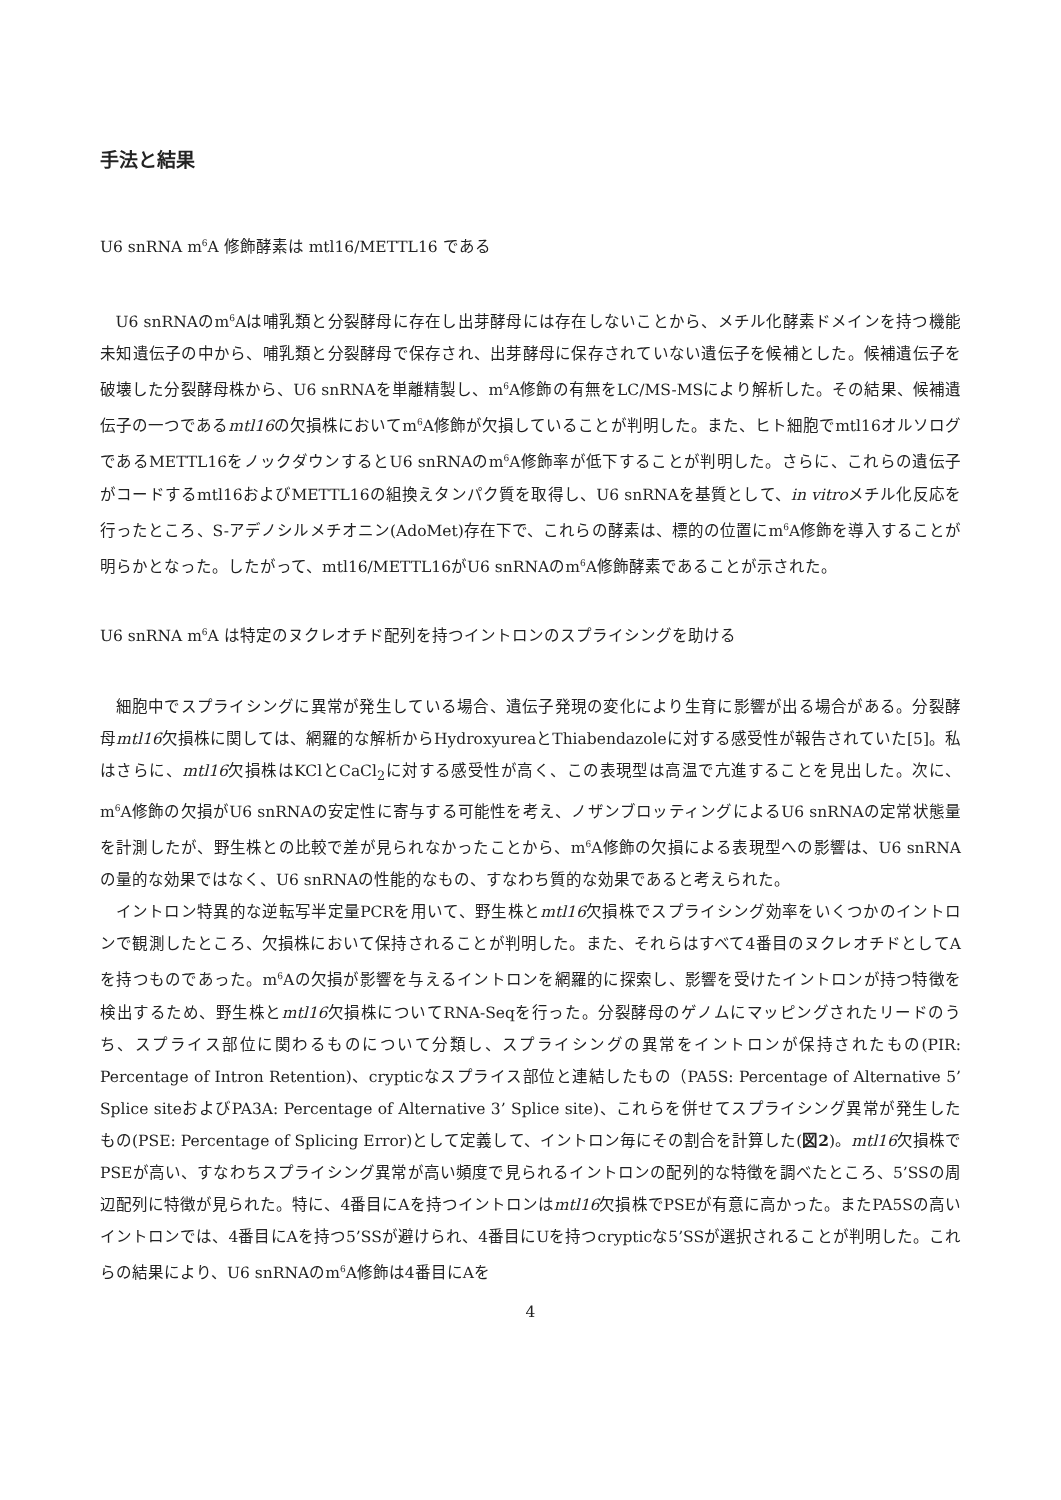手法と結果
U6 snRNA m<sup>6</sup>A 修飾酵素は mtl16/METTL16 である
U6 snRNAのm<sup>6</sup>Aは哺乳類と分裂酵母に存在し出芽酵母には存在しないことから、メチル化酵素ドメインを持つ機能未知遺伝子の中から、哺乳類と分裂酵母で保存され、出芽酵母に保存されていない遺伝子を候補とした。候補遺伝子を破壊した分裂酵母株から、U6 snRNAを単離精製し、m<sup>6</sup>A修飾の有無をLC/MS-MSにより解析した。その結果、候補遺伝子の一つであるmtl16の欠損株においてm<sup>6</sup>A修飾が欠損していることが判明した。また、ヒト細胞でmtl16オルソログであるMETTL16をノックダウンするとU6 snRNAのm<sup>6</sup>A修飾率が低下することが判明した。さらに、これらの遺伝子がコードするmtl16およびMETTL16の組換えタンパク質を取得し、U6 snRNAを基質として、in vitroメチル化反応を行ったところ、S-アデノシルメチオニン(AdoMet)存在下で、これらの酵素は、標的の位置にm<sup>6</sup>A修飾を導入することが明らかとなった。したがって、mtl16/METTL16がU6 snRNAのm<sup>6</sup>A修飾酵素であることが示された。
U6 snRNA m<sup>6</sup>A は特定のヌクレオチド配列を持つイントロンのスプライシングを助ける
細胞中でスプライシングに異常が発生している場合、遺伝子発現の変化により生育に影響が出る場合がある。分裂酵母mtl16欠損株に関しては、網羅的な解析からHydroxyureaとThiabendazoleに対する感受性が報告されていた[5]。私はさらに、mtl16欠損株はKClとCaCl<sub>2</sub>に対する感受性が高く、この表現型は高温で亢進することを見出した。次に、m<sup>6</sup>A修飾の欠損がU6 snRNAの安定性に寄与する可能性を考え、ノザンブロッティングによるU6 snRNAの定常状態量を計測したが、野生株との比較で差が見られなかったことから、m<sup>6</sup>A修飾の欠損による表現型への影響は、U6 snRNAの量的な効果ではなく、U6 snRNAの性能的なもの、すなわち質的な効果であると考えられた。
イントロン特異的な逆転写半定量PCRを用いて、野生株とmtl16欠損株でスプライシング効率をいくつかのイントロンで観測したところ、欠損株において保持されることが判明した。また、それらはすべて4番目のヌクレオチドとしてAを持つものであった。m<sup>6</sup>Aの欠損が影響を与えるイントロンを網羅的に探索し、影響を受けたイントロンが持つ特徴を検出するため、野生株とmtl16欠損株についてRNA-Seqを行った。分裂酵母のゲノムにマッピングされたリードのうち、スプライス部位に関わるものについて分類し、スプライシングの異常をイントロンが保持されたもの(PIR: Percentage of Intron Retention)、crypticなスプライス部位と連結したもの（PA5S: Percentage of Alternative 5’ Splice siteおよびPA3A: Percentage of Alternative 3’ Splice site)、これらを併せてスプライシング異常が発生したもの(PSE: Percentage of Splicing Error)として定義して、イントロン毎にその割合を計算した(図2)。mtl16欠損株でPSEが高い、すなわちスプライシング異常が高い頻度で見られるイントロンの配列的な特徴を調べたところ、5’SSの周辺配列に特徴が見られた。特に、4番目にAを持つイントロンはmtl16欠損株でPSEが有意に高かった。またPA5Sの高いイントロンでは、4番目にAを持つ5’SSが避けられ、4番目にUを持つcrypticな5’SSが選択されることが判明した。これらの結果により、U6 snRNAのm<sup>6</sup>A修飾は4番目にAを
4